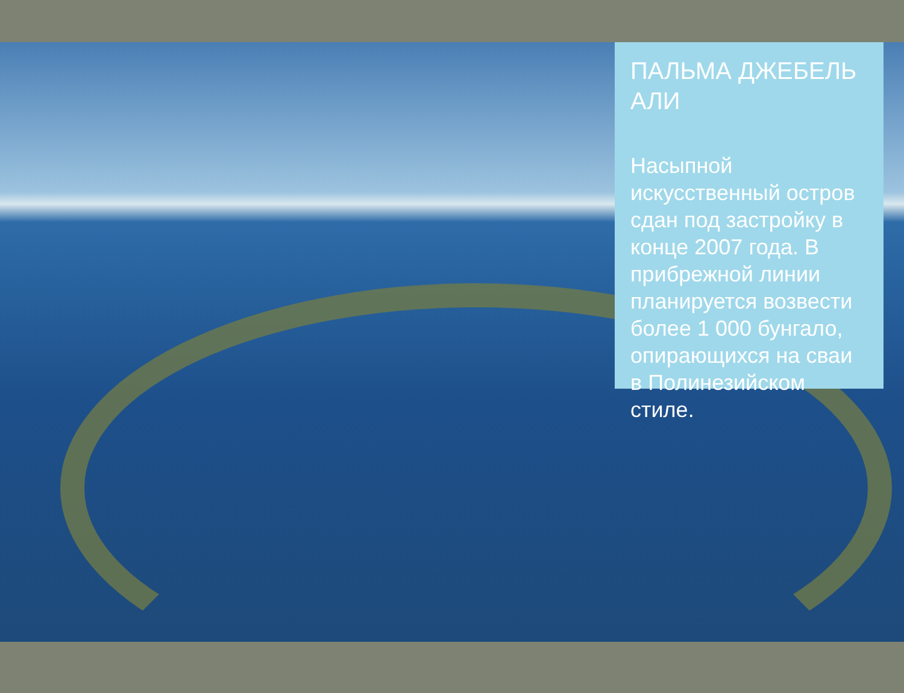ПАЛЬМА ДЖЕБЕЛЬ АЛИ
Насыпной искусственный остров сдан под застройку в конце 2007 года. В прибрежной линии планируется возвести более 1 000 бунгало, опирающихся на сваи в Полинезийском стиле.